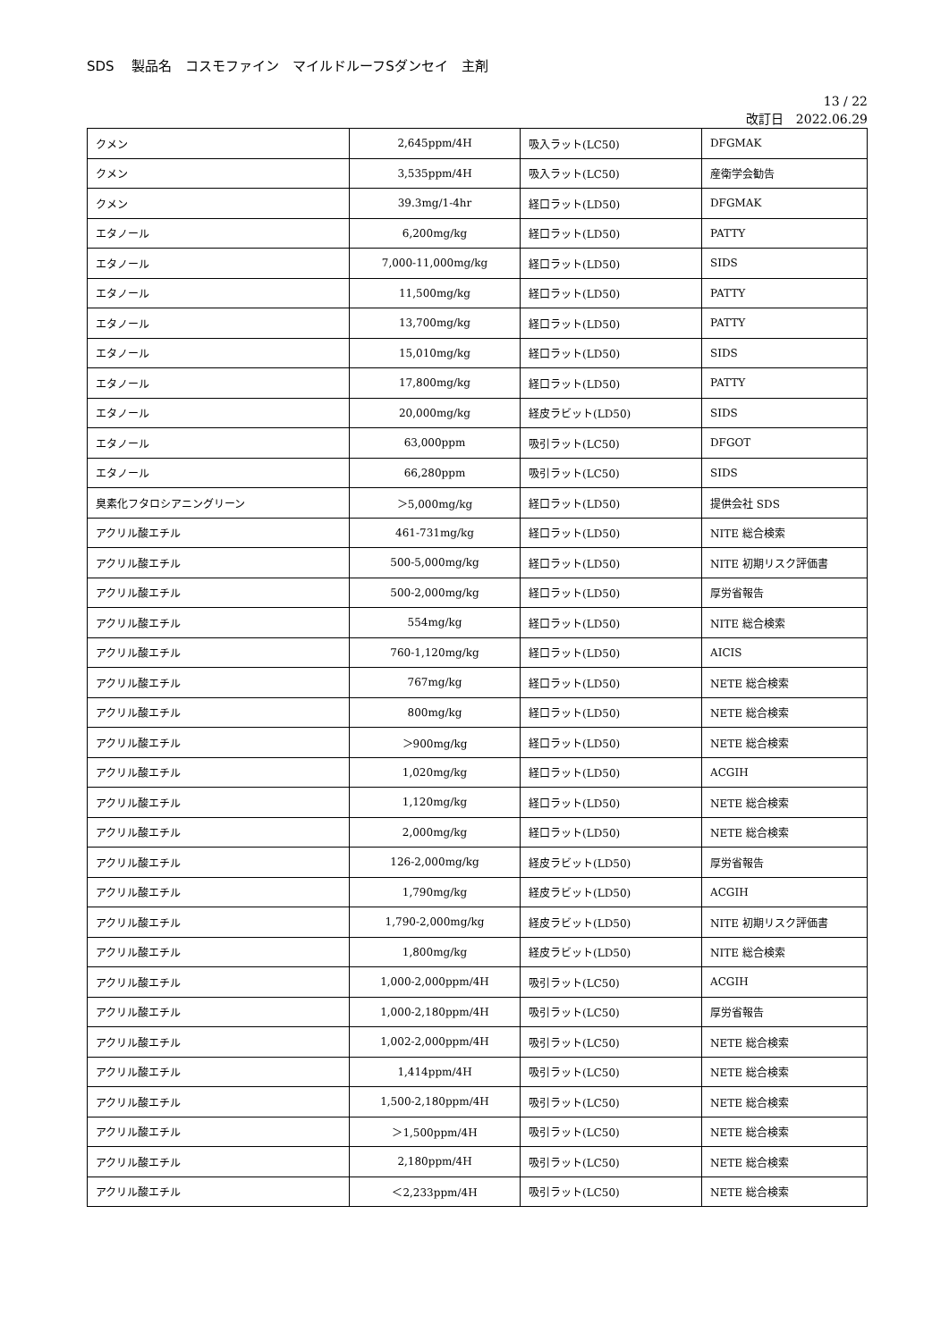SDS　 製品名　コスモファイン　マイルドルーフSダンセイ　主剤
13 / 22
改訂日　2022.06.29
| クメン | 2,645ppm/4H | 吸入ラット(LC50) | DFGMAK |
| クメン | 3,535ppm/4H | 吸入ラット(LC50) | 産衛学会勧告 |
| クメン | 39.3mg/1-4hr | 経口ラット(LD50) | DFGMAK |
| エタノール | 6,200mg/kg | 経口ラット(LD50) | PATTY |
| エタノール | 7,000-11,000mg/kg | 経口ラット(LD50) | SIDS |
| エタノール | 11,500mg/kg | 経口ラット(LD50) | PATTY |
| エタノール | 13,700mg/kg | 経口ラット(LD50) | PATTY |
| エタノール | 15,010mg/kg | 経口ラット(LD50) | SIDS |
| エタノール | 17,800mg/kg | 経口ラット(LD50) | PATTY |
| エタノール | 20,000mg/kg | 経皮ラビット(LD50) | SIDS |
| エタノール | 63,000ppm | 吸引ラット(LC50) | DFGOT |
| エタノール | 66,280ppm | 吸引ラット(LC50) | SIDS |
| 臭素化フタロシアニングリーン | ＞5,000mg/kg | 経口ラット(LD50) | 提供会社 SDS |
| アクリル酸エチル | 461-731mg/kg | 経口ラット(LD50) | NITE 総合検索 |
| アクリル酸エチル | 500-5,000mg/kg | 経口ラット(LD50) | NITE 初期リスク評価書 |
| アクリル酸エチル | 500-2,000mg/kg | 経口ラット(LD50) | 厚労省報告 |
| アクリル酸エチル | 554mg/kg | 経口ラット(LD50) | NITE 総合検索 |
| アクリル酸エチル | 760-1,120mg/kg | 経口ラット(LD50) | AICIS |
| アクリル酸エチル | 767mg/kg | 経口ラット(LD50) | NETE 総合検索 |
| アクリル酸エチル | 800mg/kg | 経口ラット(LD50) | NETE 総合検索 |
| アクリル酸エチル | ＞900mg/kg | 経口ラット(LD50) | NETE 総合検索 |
| アクリル酸エチル | 1,020mg/kg | 経口ラット(LD50) | ACGIH |
| アクリル酸エチル | 1,120mg/kg | 経口ラット(LD50) | NETE 総合検索 |
| アクリル酸エチル | 2,000mg/kg | 経口ラット(LD50) | NETE 総合検索 |
| アクリル酸エチル | 126-2,000mg/kg | 経皮ラビット(LD50) | 厚労省報告 |
| アクリル酸エチル | 1,790mg/kg | 経皮ラビット(LD50) | ACGIH |
| アクリル酸エチル | 1,790-2,000mg/kg | 経皮ラビット(LD50) | NITE 初期リスク評価書 |
| アクリル酸エチル | 1,800mg/kg | 経皮ラビット(LD50) | NITE 総合検索 |
| アクリル酸エチル | 1,000-2,000ppm/4H | 吸引ラット(LC50) | ACGIH |
| アクリル酸エチル | 1,000-2,180ppm/4H | 吸引ラット(LC50) | 厚労省報告 |
| アクリル酸エチル | 1,002-2,000ppm/4H | 吸引ラット(LC50) | NETE 総合検索 |
| アクリル酸エチル | 1,414ppm/4H | 吸引ラット(LC50) | NETE 総合検索 |
| アクリル酸エチル | 1,500-2,180ppm/4H | 吸引ラット(LC50) | NETE 総合検索 |
| アクリル酸エチル | ＞1,500ppm/4H | 吸引ラット(LC50) | NETE 総合検索 |
| アクリル酸エチル | 2,180ppm/4H | 吸引ラット(LC50) | NETE 総合検索 |
| アクリル酸エチル | ＜2,233ppm/4H | 吸引ラット(LC50) | NETE 総合検索 |